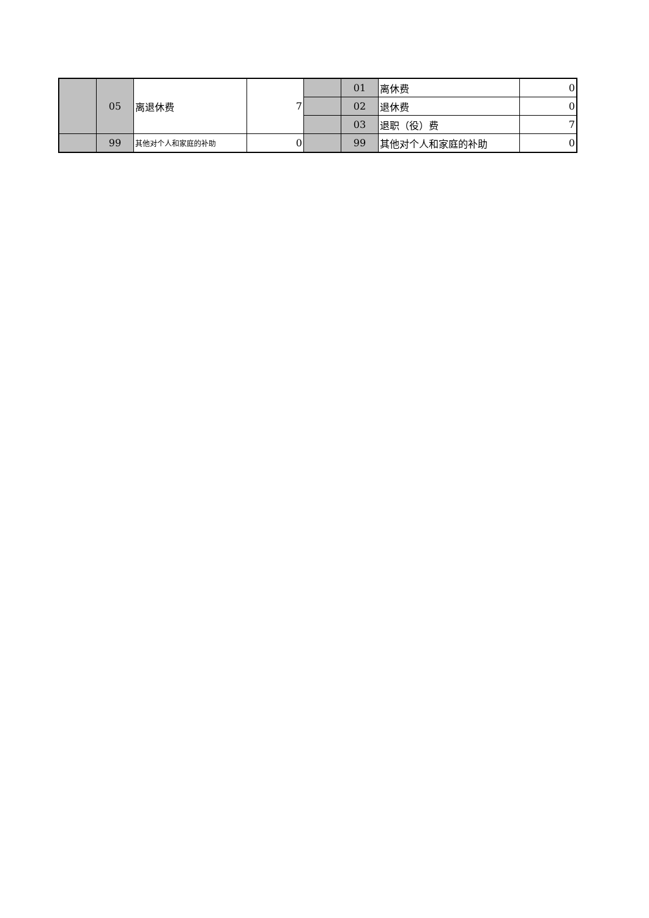| | 05 | 离退休费 | 7 | | 01 | 离休费 | 0 |
| | | | | | 02 | 退休费 | 0 |
| | | | | | 03 | 退职（役）费 | 7 |
| | 99 | 其他对个人和家庭的补助 | 0 | | 99 | 其他对个人和家庭的补助 | 0 |